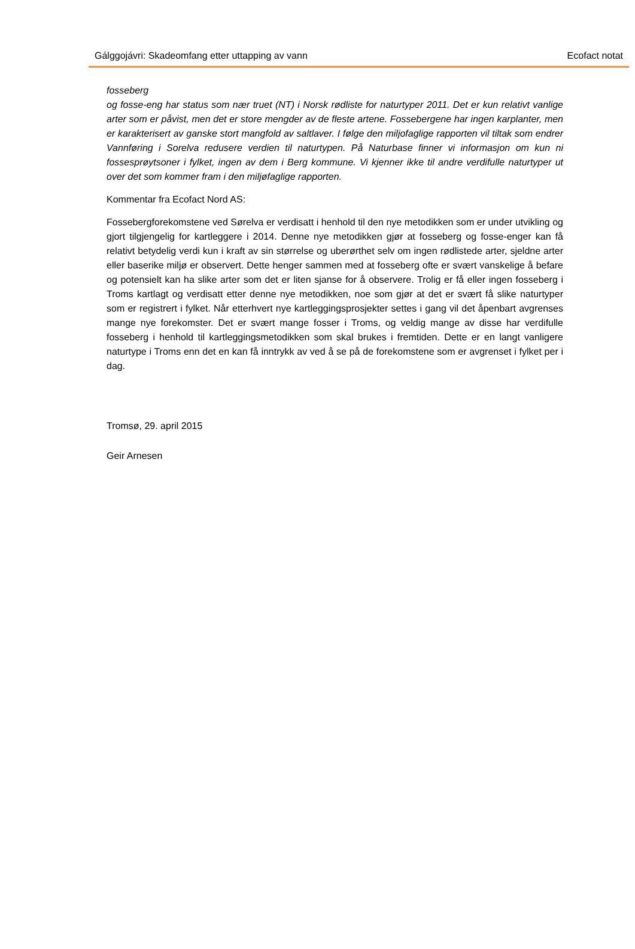Gálggojávri: Skadeomfang etter uttapping av vann Ecofact notat
fosseberg
og fosse-eng har status som nær truet (NT) i Norsk rødliste for naturtyper 2011. Det er kun relativt vanlige arter som er påvist, men det er store mengder av de fleste artene. Fossebergene har ingen karplanter, men er karakterisert av ganske stort mangfold av saltlaver. I følge den miljofaglige rapporten vil tiltak som endrer Vannføring i Sorelva redusere verdien til naturtypen. På Naturbase finner vi informasjon om kun ni fossesprøytsoner i fylket, ingen av dem i Berg kommune. Vi kjenner ikke til andre verdifulle naturtyper ut over det som kommer fram i den miljøfaglige rapporten.
Kommentar fra Ecofact Nord AS:
Fossebergforekomstene ved Sørelva er verdisatt i henhold til den nye metodikken som er under utvikling og gjort tilgjengelig for kartleggere i 2014. Denne nye metodikken gjør at fosseberg og fosse-enger kan få relativt betydelig verdi kun i kraft av sin størrelse og uberørthet selv om ingen rødlistede arter, sjeldne arter eller baserike miljø er observert. Dette henger sammen med at fosseberg ofte er svært vanskelige å befare og potensielt kan ha slike arter som det er liten sjanse for å observere. Trolig er få eller ingen fosseberg i Troms kartlagt og verdisatt etter denne nye metodikken, noe som gjør at det er svært få slike naturtyper som er registrert i fylket. Når etterhvert nye kartleggingsprosjekter settes i gang vil det åpenbart avgrenses mange nye forekomster. Det er svært mange fosser i Troms, og veldig mange av disse har verdifulle fosseberg i henhold til kartleggingsmetodikken som skal brukes i fremtiden. Dette er en langt vanligere naturtype i Troms enn det en kan få inntrykk av ved å se på de forekomstene som er avgrenset i fylket per i dag.
Tromsø, 29. april 2015
Geir Arnesen